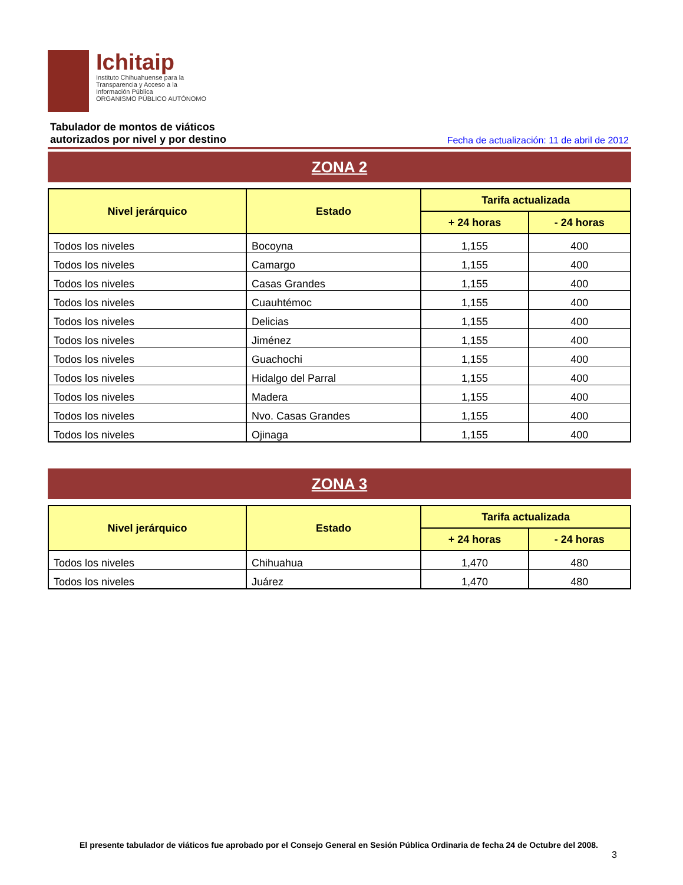Ichitaip
Instituto Chihuahuense para la
Transparencia y Acceso a la
Información Pública
ORGANISMO PÚBLICO AUTÓNOMO
Tabulador de montos de viáticos
autorizados por nivel y por destino
Fecha de actualización: 11 de abril de 2012
ZONA 2
| Nivel jerárquico | Estado | Tarifa actualizada | |
| --- | --- | --- | --- |
| | | + 24 horas | - 24 horas |
| Todos los niveles | Bocoyna | 1,155 | 400 |
| Todos los niveles | Camargo | 1,155 | 400 |
| Todos los niveles | Casas Grandes | 1,155 | 400 |
| Todos los niveles | Cuauhtémoc | 1,155 | 400 |
| Todos los niveles | Delicias | 1,155 | 400 |
| Todos los niveles | Jiménez | 1,155 | 400 |
| Todos los niveles | Guachochi | 1,155 | 400 |
| Todos los niveles | Hidalgo del Parral | 1,155 | 400 |
| Todos los niveles | Madera | 1,155 | 400 |
| Todos los niveles | Nvo. Casas Grandes | 1,155 | 400 |
| Todos los niveles | Ojinaga | 1,155 | 400 |
ZONA 3
| Nivel jerárquico | Estado | Tarifa actualizada | |
| --- | --- | --- | --- |
| | | + 24 horas | - 24 horas |
| Todos los niveles | Chihuahua | 1,470 | 480 |
| Todos los niveles | Juárez | 1,470 | 480 |
El presente tabulador de viáticos fue aprobado por el Consejo General en Sesión Pública Ordinaria de fecha 24 de Octubre del 2008.
3